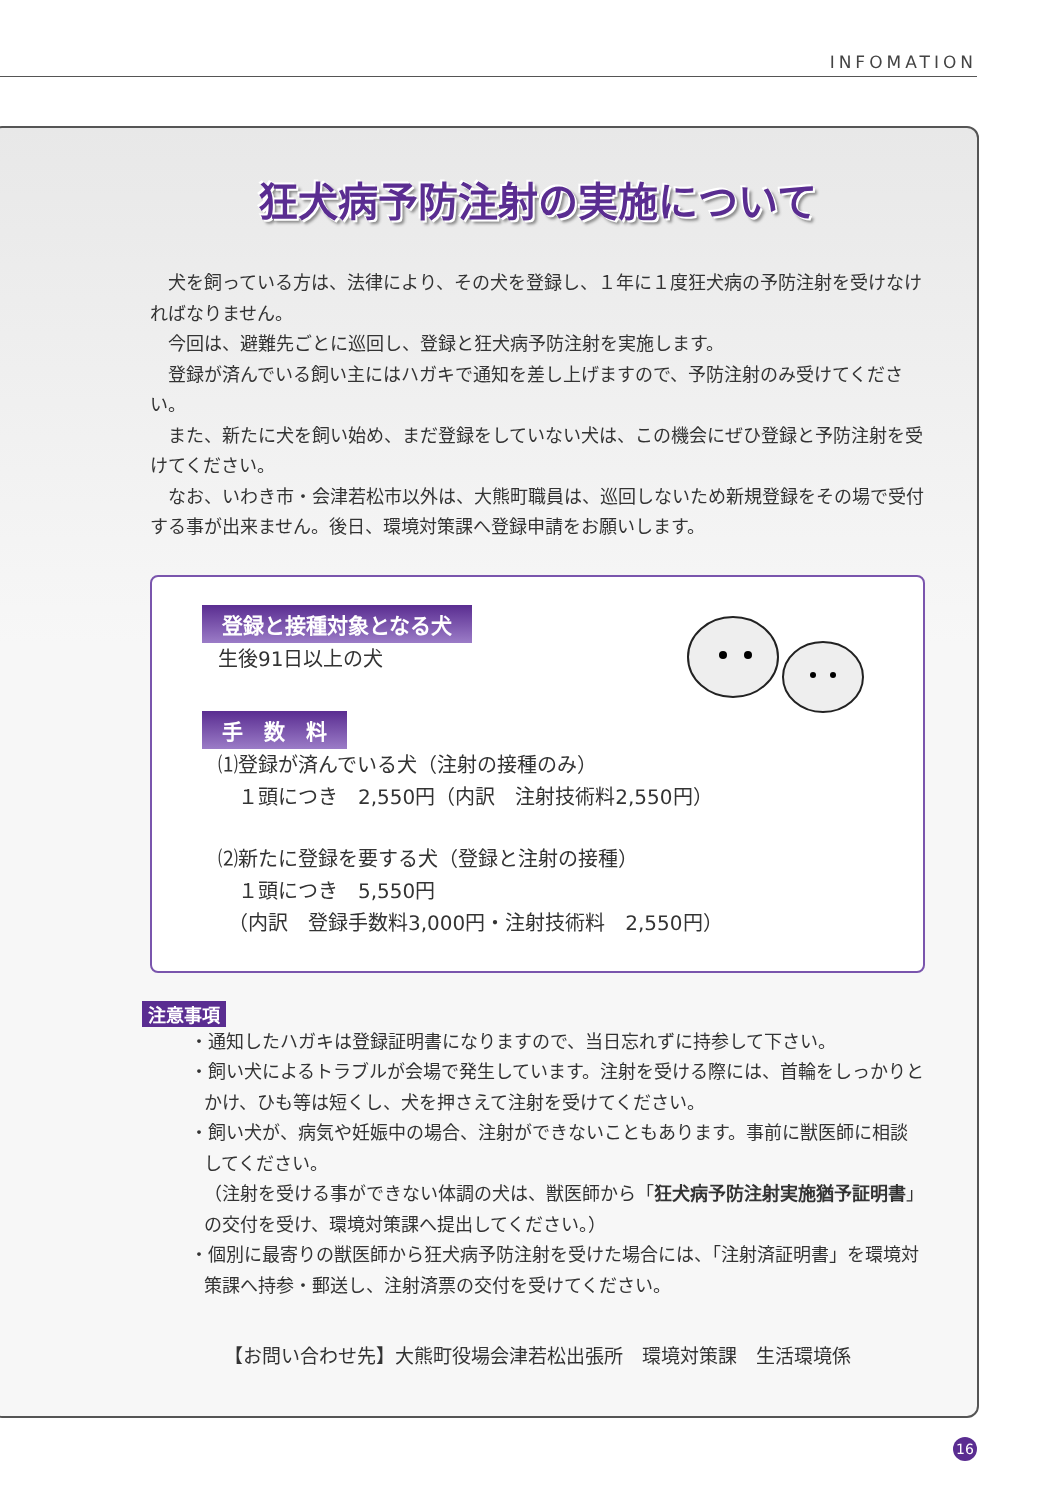INFOMATION
狂犬病予防注射の実施について
犬を飼っている方は、法律により、その犬を登録し、１年に１度狂犬病の予防注射を受けなければなりません。
今回は、避難先ごとに巡回し、登録と狂犬病予防注射を実施します。
登録が済んでいる飼い主にはハガキで通知を差し上げますので、予防注射のみ受けてください。
また、新たに犬を飼い始め、まだ登録をしていない犬は、この機会にぜひ登録と予防注射を受けてください。
なお、いわき市・会津若松市以外は、大熊町職員は、巡回しないため新規登録をその場で受付する事が出来ません。後日、環境対策課へ登録申請をお願いします。
登録と接種対象となる犬
生後91日以上の犬
手　数　料
⑴登録が済んでいる犬（注射の接種のみ）
　１頭につき　2,550円（内訳　注射技術料2,550円）
⑵新たに登録を要する犬（登録と注射の接種）
　１頭につき　5,550円
　（内訳　登録手数料3,000円・注射技術料　2,550円）
注意事項
・通知したハガキは登録証明書になりますので、当日忘れずに持参して下さい。
・飼い犬によるトラブルが会場で発生しています。注射を受ける際には、首輪をしっかりとかけ、ひも等は短くし、犬を押さえて注射を受けてください。
・飼い犬が、病気や妊娠中の場合、注射ができないこともあります。事前に獣医師に相談してください。
（注射を受ける事ができない体調の犬は、獣医師から「狂犬病予防注射実施猶予証明書」の交付を受け、環境対策課へ提出してください。）
・個別に最寄りの獣医師から狂犬病予防注射を受けた場合には、「注射済証明書」を環境対策課へ持参・郵送し、注射済票の交付を受けてください。
【お問い合わせ先】大熊町役場会津若松出張所　環境対策課　生活環境係
16